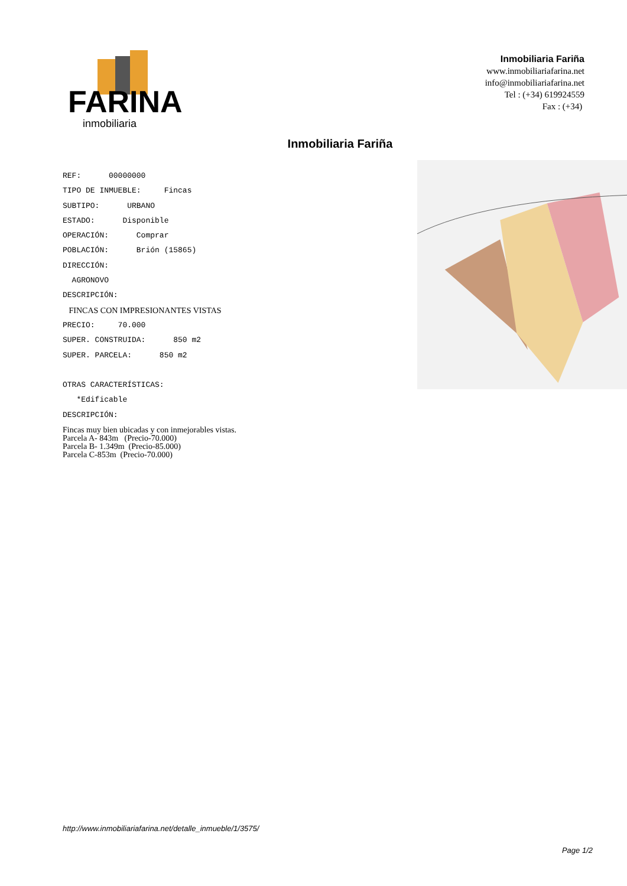FARINA
inmobiliaria
Inmobiliaria Fariña
www.inmobiliariafarina.net
info@inmobiliariafarina.net
Tel : (+34) 619924559
Fax : (+34)
Inmobiliaria Fariña
REF: 00000000
TIPO DE INMUEBLE: Fincas
SUBTIPO: URBANO
ESTADO: Disponible
OPERACIÓN: Comprar
POBLACIÓN: Brión (15865)
DIRECCIÓN:
AGRONOVO
DESCRIPCIÓN:
FINCAS CON IMPRESIONANTES VISTAS
PRECIO: 70.000
SUPER. CONSTRUIDA: 850 m2
SUPER. PARCELA: 850 m2
OTRAS CARACTERÍSTICAS:
*Edificable
DESCRIPCIÓN:
Fincas muy bien ubicadas y con inmejorables vistas.
Parcela A- 843m (Precio-70.000)
Parcela B- 1.349m (Precio-85.000)
Parcela C-853m (Precio-70.000)
http://www.inmobiliariafarina.net/detalle_inmueble/1/3575/
Page 1/2